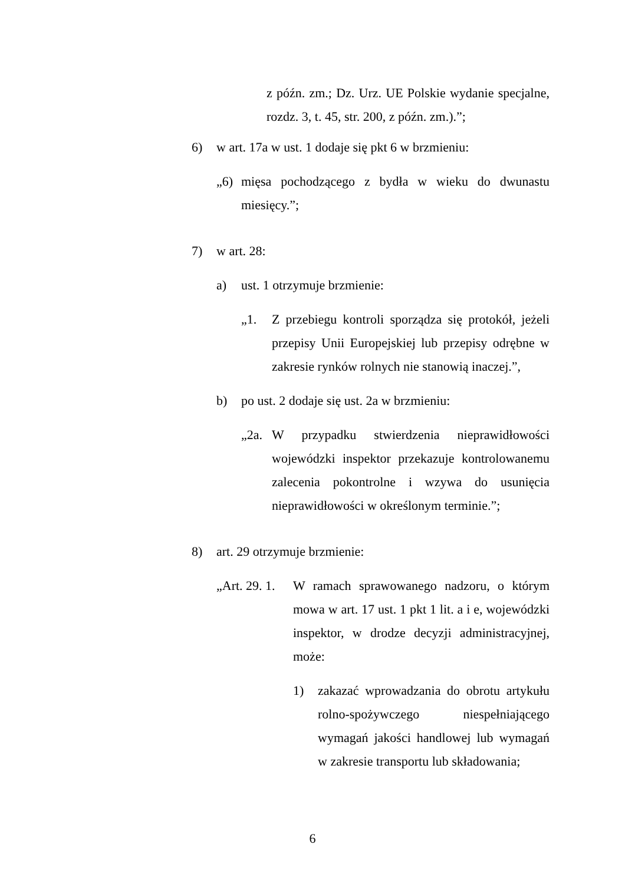z późn. zm.; Dz. Urz. UE Polskie wydanie specjalne, rozdz. 3, t. 45, str. 200, z późn. zm.).”;
6) w art. 17a w ust. 1 dodaje się pkt 6 w brzmieniu:
„6) mięsa pochodzącego z bydła w wieku do dwunastu miesięcy.”;
7) w art. 28:
a) ust. 1 otrzymuje brzmienie:
„1. Z przebiegu kontroli sporządza się protokół, jeżeli przepisy Unii Europejskiej lub przepisy odrębne w zakresie rynków rolnych nie stanowią inaczej.”,
b) po ust. 2 dodaje się ust. 2a w brzmieniu:
„2a. W przypadku stwierdzenia nieprawidłowości wojewódzki inspektor przekazuje kontrolowanemu zalecenia pokontrolne i wzywa do usunięcia nieprawidłowości w określonym terminie.”;
8) art. 29 otrzymuje brzmienie:
„Art. 29. 1. W ramach sprawowanego nadzoru, o którym mowa w art. 17 ust. 1 pkt 1 lit. a i e, wojewódzki inspektor, w drodze decyzji administracyjnej, może:
1) zakazać wprowadzania do obrotu artykułu rolno-spożywczego niespełniającego wymagań jakości handlowej lub wymagań w zakresie transportu lub składowania;
6